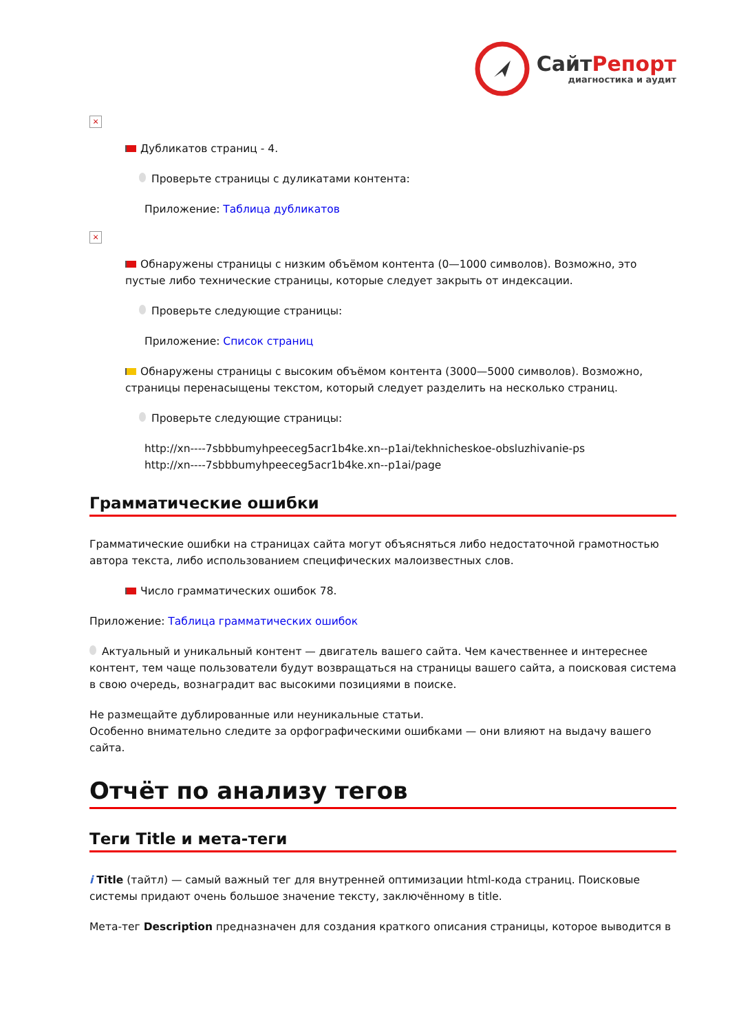СайтРепорт
диагностика и аудит
×
Дубликатов страниц - 4.
Проверьте страницы с дуликатами контента:
Приложение: Таблица дубликатов
×
Обнаружены страницы с низким объёмом контента (0—1000 символов). Возможно, это пустые либо технические страницы, которые следует закрыть от индексации.
Проверьте следующие страницы:
Приложение: Список страниц
Обнаружены страницы с высоким объёмом контента (3000—5000 символов). Возможно, страницы перенасыщены текстом, который следует разделить на несколько страниц.
Проверьте следующие страницы:
http://xn----7sbbbumyhpeeceg5acr1b4ke.xn--p1ai/tekhnicheskoe-obsluzhivanie-ps
http://xn----7sbbbumyhpeeceg5acr1b4ke.xn--p1ai/page
Грамматические ошибки
Грамматические ошибки на страницах сайта могут объясняться либо недостаточной грамотностью автора текста, либо использованием специфических малоизвестных слов.
Число грамматических ошибок 78.
Приложение: Таблица грамматических ошибок
Актуальный и уникальный контент — двигатель вашего сайта. Чем качественнее и интереснее контент, тем чаще пользователи будут возвращаться на страницы вашего сайта, а поисковая система в свою очередь, вознаградит вас высокими позициями в поиске.
Не размещайте дублированные или неуникальные статьи.
Особенно внимательно следите за орфографическими ошибками — они влияют на выдачу вашего сайта.
Отчёт по анализу тегов
Теги Title и мета-теги
i Title (тайтл) — самый важный тег для внутренней оптимизации html-кода страниц. Поисковые системы придают очень большое значение тексту, заключённому в title.
Мета-тег Description предназначен для создания краткого описания страницы, которое выводится в